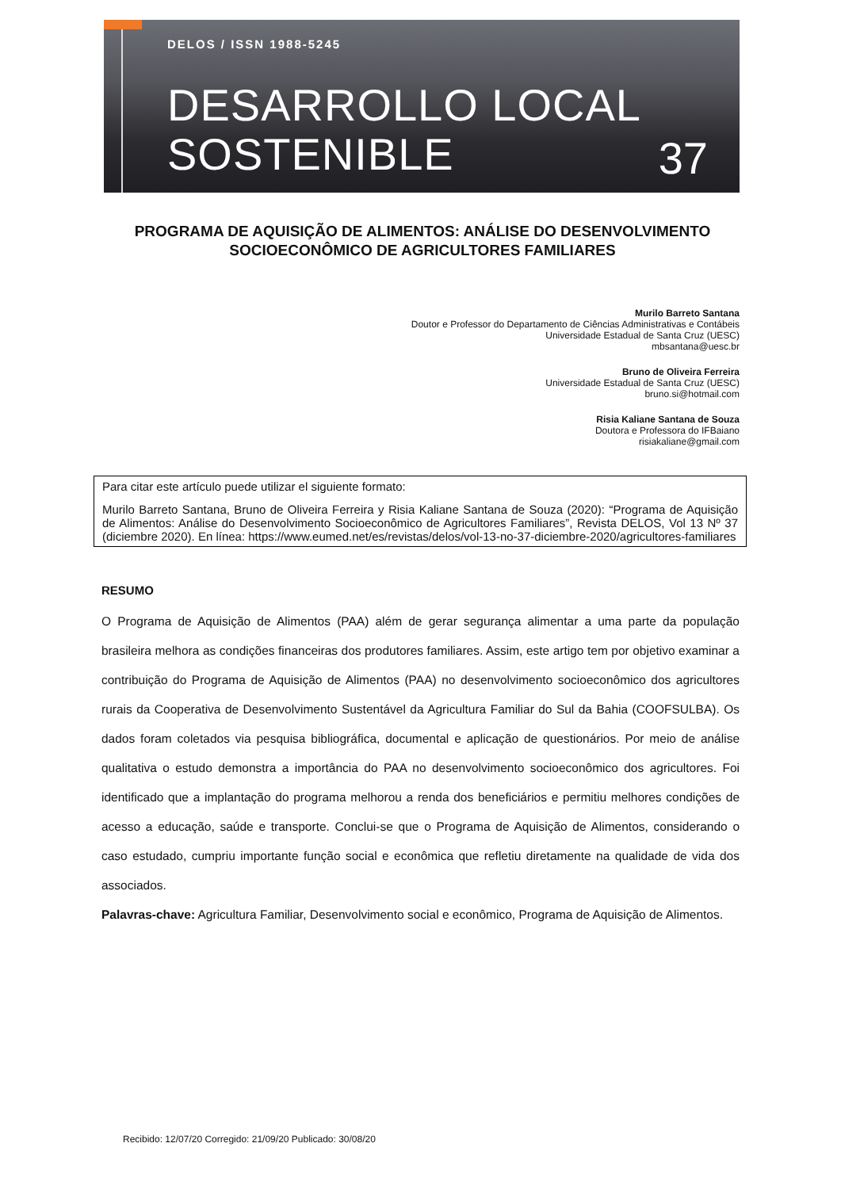DELOS / ISSN 1988-5245
DESARROLLO LOCAL
SOSTENIBLE
37
PROGRAMA DE AQUISIÇÃO DE ALIMENTOS: ANÁLISE DO DESENVOLVIMENTO SOCIOECONÔMICO DE AGRICULTORES FAMILIARES
Murilo Barreto Santana
Doutor e Professor do Departamento de Ciências Administrativas e Contábeis
Universidade Estadual de Santa Cruz (UESC)
mbsantana@uesc.br
Bruno de Oliveira Ferreira
Universidade Estadual de Santa Cruz (UESC)
bruno.si@hotmail.com
Risia Kaliane Santana de Souza
Doutora e Professora do IFBaiano
risiakaliane@gmail.com
Para citar este artículo puede utilizar el siguiente formato:
Murilo Barreto Santana, Bruno de Oliveira Ferreira y Risia Kaliane Santana de Souza (2020): “Programa de Aquisição de Alimentos: Análise do Desenvolvimento Socioeconômico de Agricultores Familiares”, Revista DELOS, Vol 13 Nº 37 (diciembre 2020). En línea: https://www.eumed.net/es/revistas/delos/vol-13-no-37-diciembre-2020/agricultores-familiares
RESUMO
O Programa de Aquisição de Alimentos (PAA) além de gerar segurança alimentar a uma parte da população brasileira melhora as condições financeiras dos produtores familiares. Assim, este artigo tem por objetivo examinar a contribuição do Programa de Aquisição de Alimentos (PAA) no desenvolvimento socioeconômico dos agricultores rurais da Cooperativa de Desenvolvimento Sustentável da Agricultura Familiar do Sul da Bahia (COOFSULBA). Os dados foram coletados via pesquisa bibliográfica, documental e aplicação de questionários. Por meio de análise qualitativa o estudo demonstra a importância do PAA no desenvolvimento socioeconômico dos agricultores. Foi identificado que a implantação do programa melhorou a renda dos beneficiários e permitiu melhores condições de acesso a educação, saúde e transporte. Conclui-se que o Programa de Aquisição de Alimentos, considerando o caso estudado, cumpriu importante função social e econômica que refletiu diretamente na qualidade de vida dos associados.
Palavras-chave: Agricultura Familiar, Desenvolvimento social e econômico, Programa de Aquisição de Alimentos.
Recibido: 12/07/20 Corregido: 21/09/20 Publicado: 30/08/20